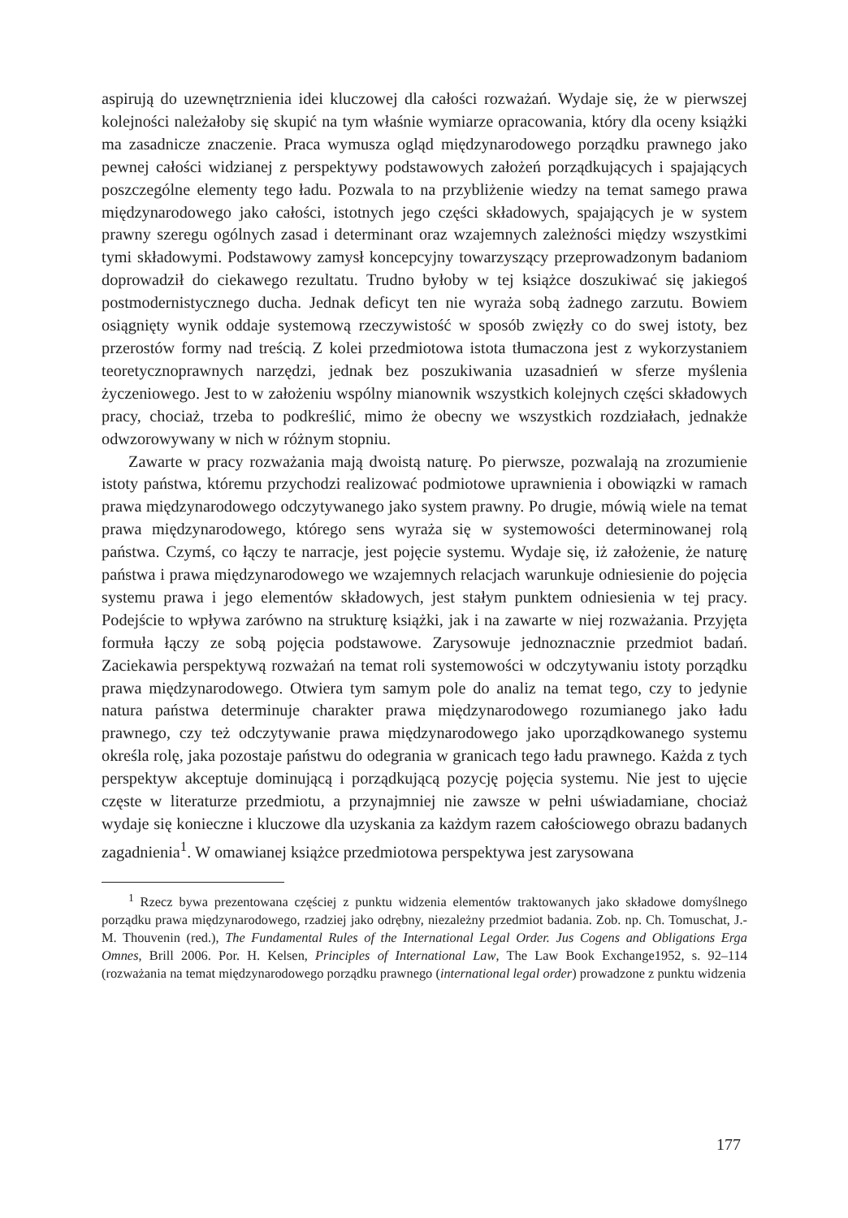aspirują do uzewnętrznienia idei kluczowej dla całości rozważań. Wydaje się, że w pierwszej kolejności należałoby się skupić na tym właśnie wymiarze opracowania, który dla oceny książki ma zasadnicze znaczenie. Praca wymusza ogląd międzynarodowego porządku prawnego jako pewnej całości widzianej z perspektywy podstawowych założeń porządkujących i spajających poszczególne elementy tego ładu. Pozwala to na przybliżenie wiedzy na temat samego prawa międzynarodowego jako całości, istotnych jego części składowych, spajających je w system prawny szeregu ogólnych zasad i determinant oraz wzajemnych zależności między wszystkimi tymi składowymi. Podstawowy zamysł koncepcyjny towarzyszący przeprowadzonym badaniom doprowadził do ciekawego rezultatu. Trudno byłoby w tej książce doszukiwać się jakiegoś postmodernistycznego ducha. Jednak deficyt ten nie wyraża sobą żadnego zarzutu. Bowiem osiągnięty wynik oddaje systemową rzeczywistość w sposób zwięzły co do swej istoty, bez przerostów formy nad treścią. Z kolei przedmiotowa istota tłumaczona jest z wykorzystaniem teoretycznoprawnych narzędzi, jednak bez poszukiwania uzasadnień w sferze myślenia życzeniowego. Jest to w założeniu wspólny mianownik wszystkich kolejnych części składowych pracy, chociaż, trzeba to podkreślić, mimo że obecny we wszystkich rozdziałach, jednakże odwzorowywany w nich w różnym stopniu.
Zawarte w pracy rozważania mają dwoistą naturę. Po pierwsze, pozwalają na zrozumienie istoty państwa, któremu przychodzi realizować podmiotowe uprawnienia i obowiązki w ramach prawa międzynarodowego odczytywanego jako system prawny. Po drugie, mówią wiele na temat prawa międzynarodowego, którego sens wyraża się w systemowości determinowanej rolą państwa. Czymś, co łączy te narracje, jest pojęcie systemu. Wydaje się, iż założenie, że naturę państwa i prawa międzynarodowego we wzajemnych relacjach warunkuje odniesienie do pojęcia systemu prawa i jego elementów składowych, jest stałym punktem odniesienia w tej pracy. Podejście to wpływa zarówno na strukturę książki, jak i na zawarte w niej rozważania. Przyjęta formuła łączy ze sobą pojęcia podstawowe. Zarysowuje jednoznacznie przedmiot badań. Zaciekawia perspektywą rozważań na temat roli systemowości w odczytywaniu istoty porządku prawa międzynarodowego. Otwiera tym samym pole do analiz na temat tego, czy to jedynie natura państwa determinuje charakter prawa międzynarodowego rozumianego jako ładu prawnego, czy też odczytywanie prawa międzynarodowego jako uporządkowanego systemu określa rolę, jaka pozostaje państwu do odegrania w granicach tego ładu prawnego. Każda z tych perspektyw akceptuje dominującą i porządkującą pozycję pojęcia systemu. Nie jest to ujęcie częste w literaturze przedmiotu, a przynajmniej nie zawsze w pełni uświadamiane, chociaż wydaje się konieczne i kluczowe dla uzyskania za każdym razem całościowego obrazu badanych zagadnienia<sup>1</sup>. W omawianej książce przedmiotowa perspektywa jest zarysowana
<sup>1</sup> Rzecz bywa prezentowana częściej z punktu widzenia elementów traktowanych jako składowe domyślnego porządku prawa międzynarodowego, rzadziej jako odrębny, niezależny przedmiot badania. Zob. np. Ch. Tomuschat, J.-M. Thouvenin (red.), The Fundamental Rules of the International Legal Order. Jus Cogens and Obligations Erga Omnes, Brill 2006. Por. H. Kelsen, Principles of International Law, The Law Book Exchange1952, s. 92–114 (rozważania na temat międzynarodowego porządku prawnego (international legal order) prowadzone z punktu widzenia
177